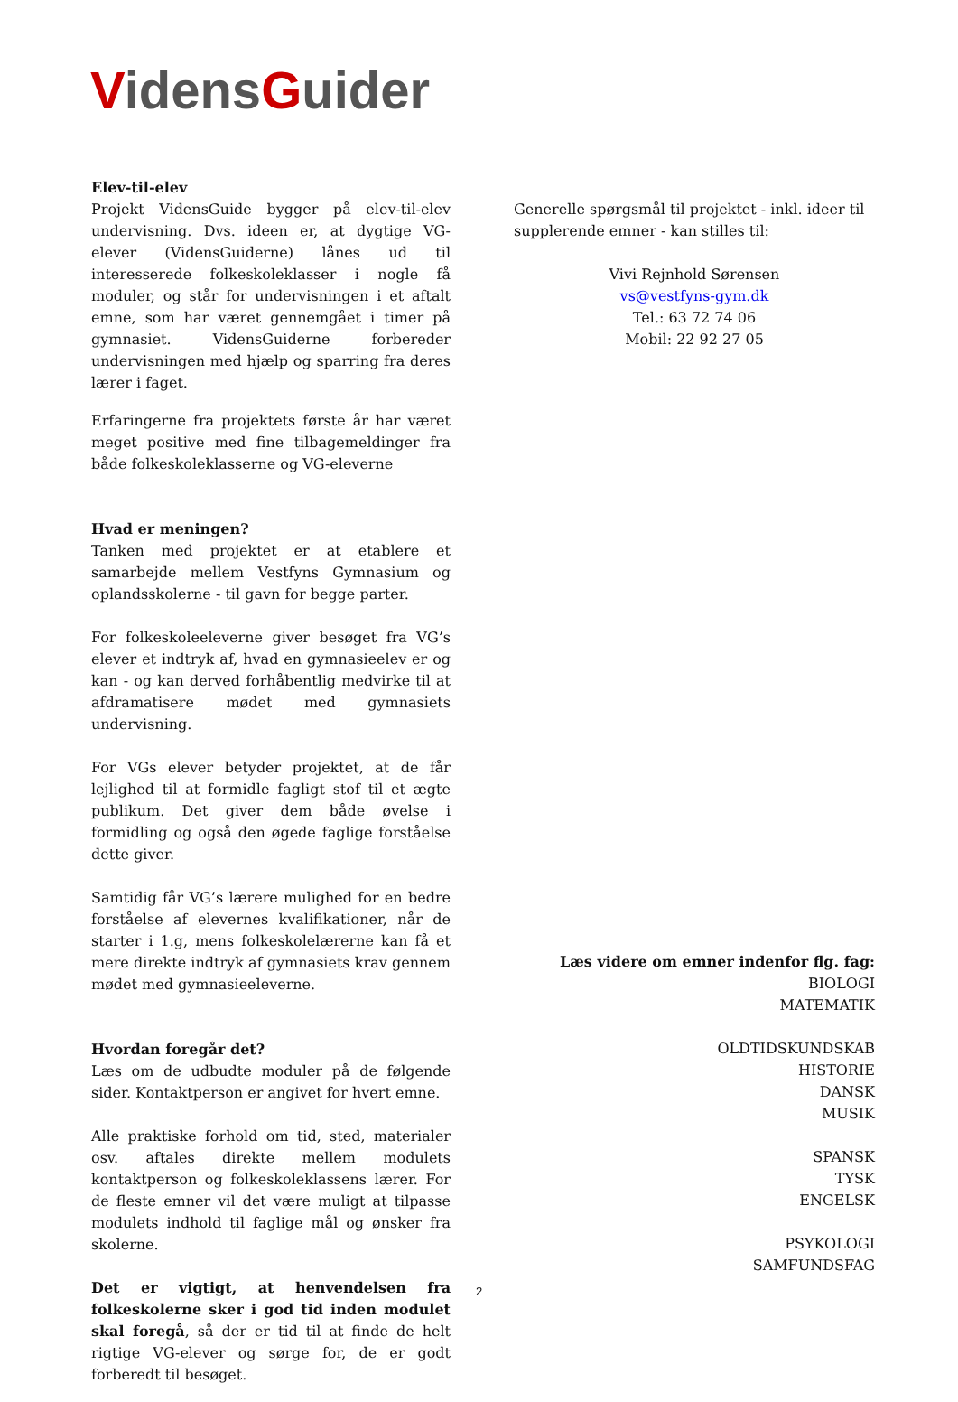VidensGuider
Elev-til-elev
Projekt VidensGuide bygger på elev-til-elev undervisning. Dvs. ideen er, at dygtige VG-elever (VidensGuiderne) lånes ud til interesserede folkeskoleklasser i nogle få moduler, og står for undervisningen i et aftalt emne, som har været gennemgået i timer på gymnasiet. VidensGuiderne forbereder undervisningen med hjælp og sparring fra deres lærer i faget.
Erfaringerne fra projektets første år har været meget positive med fine tilbagemeldinger fra både folkeskoleklasserne og VG-eleverne
Hvad er meningen?
Tanken med projektet er at etablere et samarbejde mellem Vestfyns Gymnasium og oplandsskolerne - til gavn for begge parter.
For folkeskoleeleverne giver besøget fra VG’s elever et indtryk af, hvad en gymnasieelev er og kan - og kan derved forhåbentlig medvirke til at afdramatisere mødet med gymnasiets undervisning.
For VGs elever betyder projektet, at de får lejlighed til at formidle fagligt stof til et ægte publikum. Det giver dem både øvelse i formidling og også den øgede faglige forståelse dette giver.
Samtidig får VG’s lærere mulighed for en bedre forståelse af elevernes kvalifikationer, når de starter i 1.g, mens folkeskolelærerne kan få et mere direkte indtryk af gymnasiets krav gennem mødet med gymnasieeleverne.
Hvordan foregår det?
Læs om de udbudte moduler på de følgende sider. Kontaktperson er angivet for hvert emne.
Alle praktiske forhold om tid, sted, materialer osv. aftales direkte mellem modulets kontaktperson og folkeskoleklassens lærer. For de fleste emner vil det være muligt at tilpasse modulets indhold til faglige mål og ønsker fra skolerne.
Det er vigtigt, at henvendelsen fra folkeskolerne sker i god tid inden modulet skal foregå, så der er tid til at finde de helt rigtige VG-elever og sørge for, de er godt forberedt til besøget.
Generelle spørgsmål til projektet - inkl. ideer til supplerende emner - kan stilles til:
Vivi Rejnhold Sørensen
vs@vestfyns-gym.dk
Tel.: 63 72 74 06
Mobil: 22 92 27 05
Læs videre om emner indenfor flg. fag:
BIOLOGI
MATEMATIK
OLDTIDSKUNDSKAB
HISTORIE
DANSK
MUSIK
SPANSK
TYSK
ENGELSK
PSYKOLOGI
SAMFUNDSFAG
2